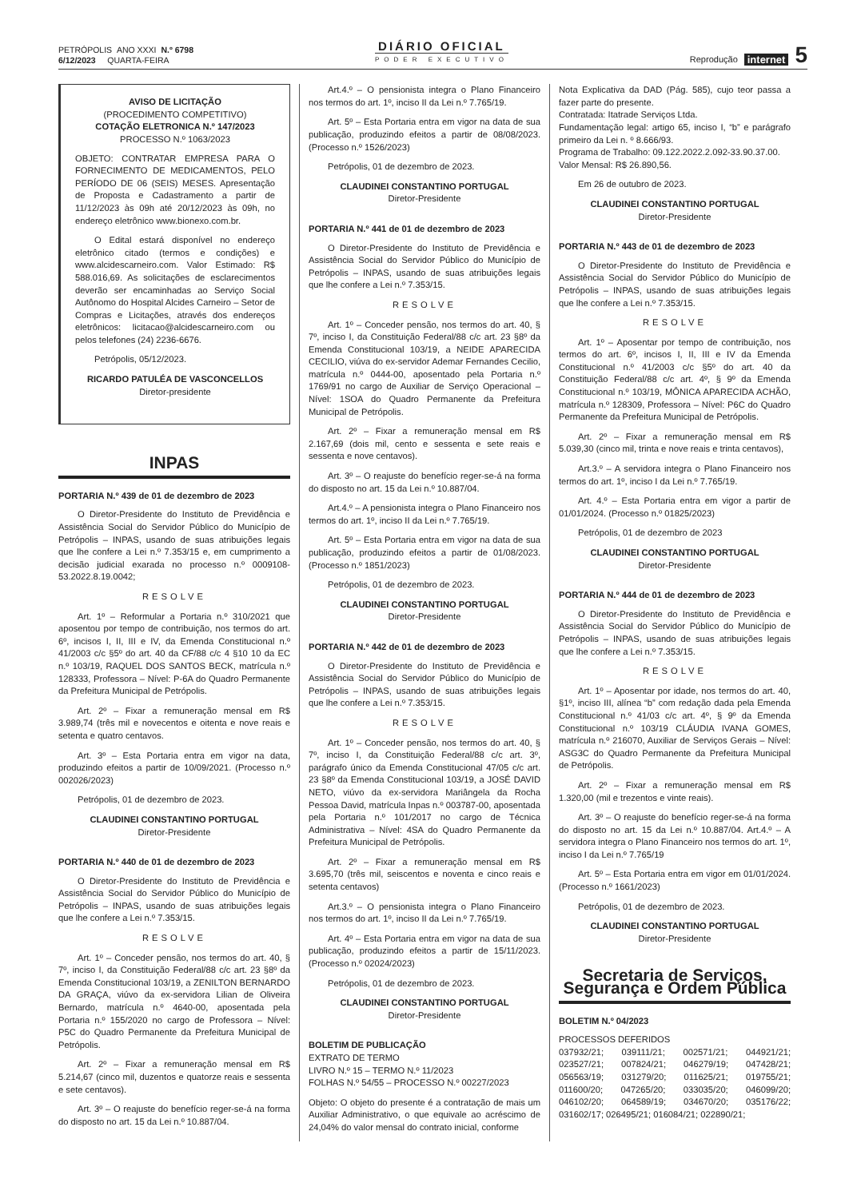PETRÓPOLIS ANO XXXI N.º 6798
6/12/2023 QUARTA-FEIRA
DIÁRIO OFICIAL
PODER EXECUTIVO
Reprodução internet 5
AVISO DE LICITAÇÃO
(PROCEDIMENTO COMPETITIVO)
COTAÇÃO ELETRONICA N.º 147/2023
PROCESSO N.º 1063/2023
OBJETO: CONTRATAR EMPRESA PARA O FORNECIMENTO DE MEDICAMENTOS, PELO PERÍODO DE 06 (SEIS) MESES. Apresentação de Proposta e Cadastramento a partir de 11/12/2023 às 09h até 20/12/2023 às 09h, no endereço eletrônico www.bionexo.com.br.
O Edital estará disponível no endereço eletrônico citado (termos e condições) e www.alcidescarneiro.com. Valor Estimado: R$ 588.016,69. As solicitações de esclarecimentos deverão ser encaminhadas ao Serviço Social Autônomo do Hospital Alcides Carneiro – Setor de Compras e Licitações, através dos endereços eletrônicos: licitacao@alcidescarneiro.com ou pelos telefones (24) 2236-6676.
Petrópolis, 05/12/2023.
RICARDO PATULÉA DE VASCONCELLOS
Diretor-presidente
INPAS
PORTARIA N.º 439 de 01 de dezembro de 2023
O Diretor-Presidente do Instituto de Previdência e Assistência Social do Servidor Público do Município de Petrópolis – INPAS, usando de suas atribuições legais que lhe confere a Lei n.º 7.353/15 e, em cumprimento a decisão judicial exarada no processo n.º 0009108-53.2022.8.19.0042;
RESOLVE
Art. 1º – Reformular a Portaria n.º 310/2021 que aposentou por tempo de contribuição, nos termos do art. 6º, incisos I, II, III e IV, da Emenda Constitucional n.º 41/2003 c/c §5º do art. 40 da CF/88 c/c 4 §10 10 da EC n.º 103/19, RAQUEL DOS SANTOS BECK, matrícula n.º 128333, Professora – Nível: P-6A do Quadro Permanente da Prefeitura Municipal de Petrópolis.
Art. 2º – Fixar a remuneração mensal em R$ 3.989,74 (três mil e novecentos e oitenta e nove reais e setenta e quatro centavos.
Art. 3º – Esta Portaria entra em vigor na data, produzindo efeitos a partir de 10/09/2021. (Processo n.º 002026/2023)
Petrópolis, 01 de dezembro de 2023.
CLAUDINEI CONSTANTINO PORTUGAL
Diretor-Presidente
PORTARIA N.º 440 de 01 de dezembro de 2023
O Diretor-Presidente do Instituto de Previdência e Assistência Social do Servidor Público do Município de Petrópolis – INPAS, usando de suas atribuições legais que lhe confere a Lei n.º 7.353/15.
RESOLVE
Art. 1º – Conceder pensão, nos termos do art. 40, § 7º, inciso I, da Constituição Federal/88 c/c art. 23 §8º da Emenda Constitucional 103/19, a ZENILTON BERNARDO DA GRAÇA, viúvo da ex-servidora Lilian de Oliveira Bernardo, matrícula n.º 4640-00, aposentada pela Portaria n.º 155/2020 no cargo de Professora – Nível: P5C do Quadro Permanente da Prefeitura Municipal de Petrópolis.
Art. 2º – Fixar a remuneração mensal em R$ 5.214,67 (cinco mil, duzentos e quatorze reais e sessenta e sete centavos).
Art. 3º – O reajuste do benefício reger-se-á na forma do disposto no art. 15 da Lei n.º 10.887/04.
Art.4.º – O pensionista integra o Plano Financeiro nos termos do art. 1º, inciso II da Lei n.º 7.765/19.
Art. 5º – Esta Portaria entra em vigor na data de sua publicação, produzindo efeitos a partir de 08/08/2023. (Processo n.º 1526/2023)
Petrópolis, 01 de dezembro de 2023.
CLAUDINEI CONSTANTINO PORTUGAL
Diretor-Presidente
PORTARIA N.º 441 de 01 de dezembro de 2023
O Diretor-Presidente do Instituto de Previdência e Assistência Social do Servidor Público do Município de Petrópolis – INPAS, usando de suas atribuições legais que lhe confere a Lei n.º 7.353/15.
RESOLVE
Art. 1º – Conceder pensão, nos termos do art. 40, § 7º, inciso I, da Constituição Federal/88 c/c art. 23 §8º da Emenda Constitucional 103/19, a NEIDE APARECIDA CECILIO, viúva do ex-servidor Ademar Fernandes Cecilio, matrícula n.º 0444-00, aposentado pela Portaria n.º 1769/91 no cargo de Auxiliar de Serviço Operacional – Nível: 1SOA do Quadro Permanente da Prefeitura Municipal de Petrópolis.
Art. 2º – Fixar a remuneração mensal em R$ 2.167,69 (dois mil, cento e sessenta e sete reais e sessenta e nove centavos).
Art. 3º – O reajuste do benefício reger-se-á na forma do disposto no art. 15 da Lei n.º 10.887/04.
Art.4.º – A pensionista integra o Plano Financeiro nos termos do art. 1º, inciso II da Lei n.º 7.765/19.
Art. 5º – Esta Portaria entra em vigor na data de sua publicação, produzindo efeitos a partir de 01/08/2023. (Processo n.º 1851/2023)
Petrópolis, 01 de dezembro de 2023.
CLAUDINEI CONSTANTINO PORTUGAL
Diretor-Presidente
PORTARIA N.º 442 de 01 de dezembro de 2023
O Diretor-Presidente do Instituto de Previdência e Assistência Social do Servidor Público do Município de Petrópolis – INPAS, usando de suas atribuições legais que lhe confere a Lei n.º 7.353/15.
RESOLVE
Art. 1º – Conceder pensão, nos termos do art. 40, § 7º, inciso I, da Constituição Federal/88 c/c art. 3º, parágrafo único da Emenda Constitucional 47/05 c/c art. 23 §8º da Emenda Constitucional 103/19, a JOSÉ DAVID NETO, viúvo da ex-servidora Mariângela da Rocha Pessoa David, matrícula Inpas n.º 003787-00, aposentada pela Portaria n.º 101/2017 no cargo de Técnica Administrativa – Nível: 4SA do Quadro Permanente da Prefeitura Municipal de Petrópolis.
Art. 2º – Fixar a remuneração mensal em R$ 3.695,70 (três mil, seiscentos e noventa e cinco reais e setenta centavos)
Art.3.º – O pensionista integra o Plano Financeiro nos termos do art. 1º, inciso II da Lei n.º 7.765/19.
Art. 4º – Esta Portaria entra em vigor na data de sua publicação, produzindo efeitos a partir de 15/11/2023. (Processo n.º 02024/2023)
Petrópolis, 01 de dezembro de 2023.
CLAUDINEI CONSTANTINO PORTUGAL
Diretor-Presidente
BOLETIM DE PUBLICAÇÃO
EXTRATO DE TERMO
LIVRO N.º 15 – TERMO N.º 11/2023
FOLHAS N.º 54/55 – PROCESSO N.º 00227/2023
Objeto: O objeto do presente é a contratação de mais um Auxiliar Administrativo, o que equivale ao acréscimo de 24,04% do valor mensal do contrato inicial, conforme
Nota Explicativa da DAD (Pág. 585), cujo teor passa a fazer parte do presente.
Contratada: Itatrade Serviços Ltda.
Fundamentação legal: artigo 65, inciso I, “b” e parágrafo primeiro da Lei n. º 8.666/93.
Programa de Trabalho: 09.122.2022.2.092-33.90.37.00.
Valor Mensal: R$ 26.890,56.
Em 26 de outubro de 2023.
CLAUDINEI CONSTANTINO PORTUGAL
Diretor-Presidente
PORTARIA N.º 443 de 01 de dezembro de 2023
O Diretor-Presidente do Instituto de Previdência e Assistência Social do Servidor Público do Município de Petrópolis – INPAS, usando de suas atribuições legais que lhe confere a Lei n.º 7.353/15.
RESOLVE
Art. 1º – Aposentar por tempo de contribuição, nos termos do art. 6º, incisos I, II, III e IV da Emenda Constitucional n.º 41/2003 c/c §5º do art. 40 da Constituição Federal/88 c/c art. 4º, § 9º da Emenda Constitucional n.º 103/19, MÔNICA APARECIDA ACHÃO, matrícula n.º 128309, Professora – Nível: P6C do Quadro Permanente da Prefeitura Municipal de Petrópolis.
Art. 2º – Fixar a remuneração mensal em R$ 5.039,30 (cinco mil, trinta e nove reais e trinta centavos),
Art.3.º – A servidora integra o Plano Financeiro nos termos do art. 1º, inciso I da Lei n.º 7.765/19.
Art. 4.º – Esta Portaria entra em vigor a partir de 01/01/2024. (Processo n.º 01825/2023)
Petrópolis, 01 de dezembro de 2023
CLAUDINEI CONSTANTINO PORTUGAL
Diretor-Presidente
PORTARIA N.º 444 de 01 de dezembro de 2023
O Diretor-Presidente do Instituto de Previdência e Assistência Social do Servidor Público do Município de Petrópolis – INPAS, usando de suas atribuições legais que lhe confere a Lei n.º 7.353/15.
RESOLVE
Art. 1º – Aposentar por idade, nos termos do art. 40, §1º, inciso III, alínea “b” com redação dada pela Emenda Constitucional n.º 41/03 c/c art. 4º, § 9º da Emenda Constitucional n.º 103/19 CLÁUDIA IVANA GOMES, matrícula n.º 216070, Auxiliar de Serviços Gerais – Nível: ASG3C do Quadro Permanente da Prefeitura Municipal de Petrópolis.
Art. 2º – Fixar a remuneração mensal em R$ 1.320,00 (mil e trezentos e vinte reais).
Art. 3º – O reajuste do benefício reger-se-á na forma do disposto no art. 15 da Lei n.º 10.887/04. Art.4.º – A servidora integra o Plano Financeiro nos termos do art. 1º, inciso I da Lei n.º 7.765/19
Art. 5º – Esta Portaria entra em vigor em 01/01/2024. (Processo n.º 1661/2023)
Petrópolis, 01 de dezembro de 2023.
CLAUDINEI CONSTANTINO PORTUGAL
Diretor-Presidente
Secretaria de Serviços, Segurança e Ordem Pública
BOLETIM N.º 04/2023
PROCESSOS DEFERIDOS
037932/21; 039111/21; 002571/21; 044921/21; 023527/21; 007824/21; 046279/19; 047428/21; 056563/19; 031279/20; 011625/21; 019755/21; 011600/20; 047265/20; 033035/20; 046099/20; 046102/20; 064589/19; 034670/20; 035176/22; 031602/17; 026495/21; 016084/21; 022890/21;